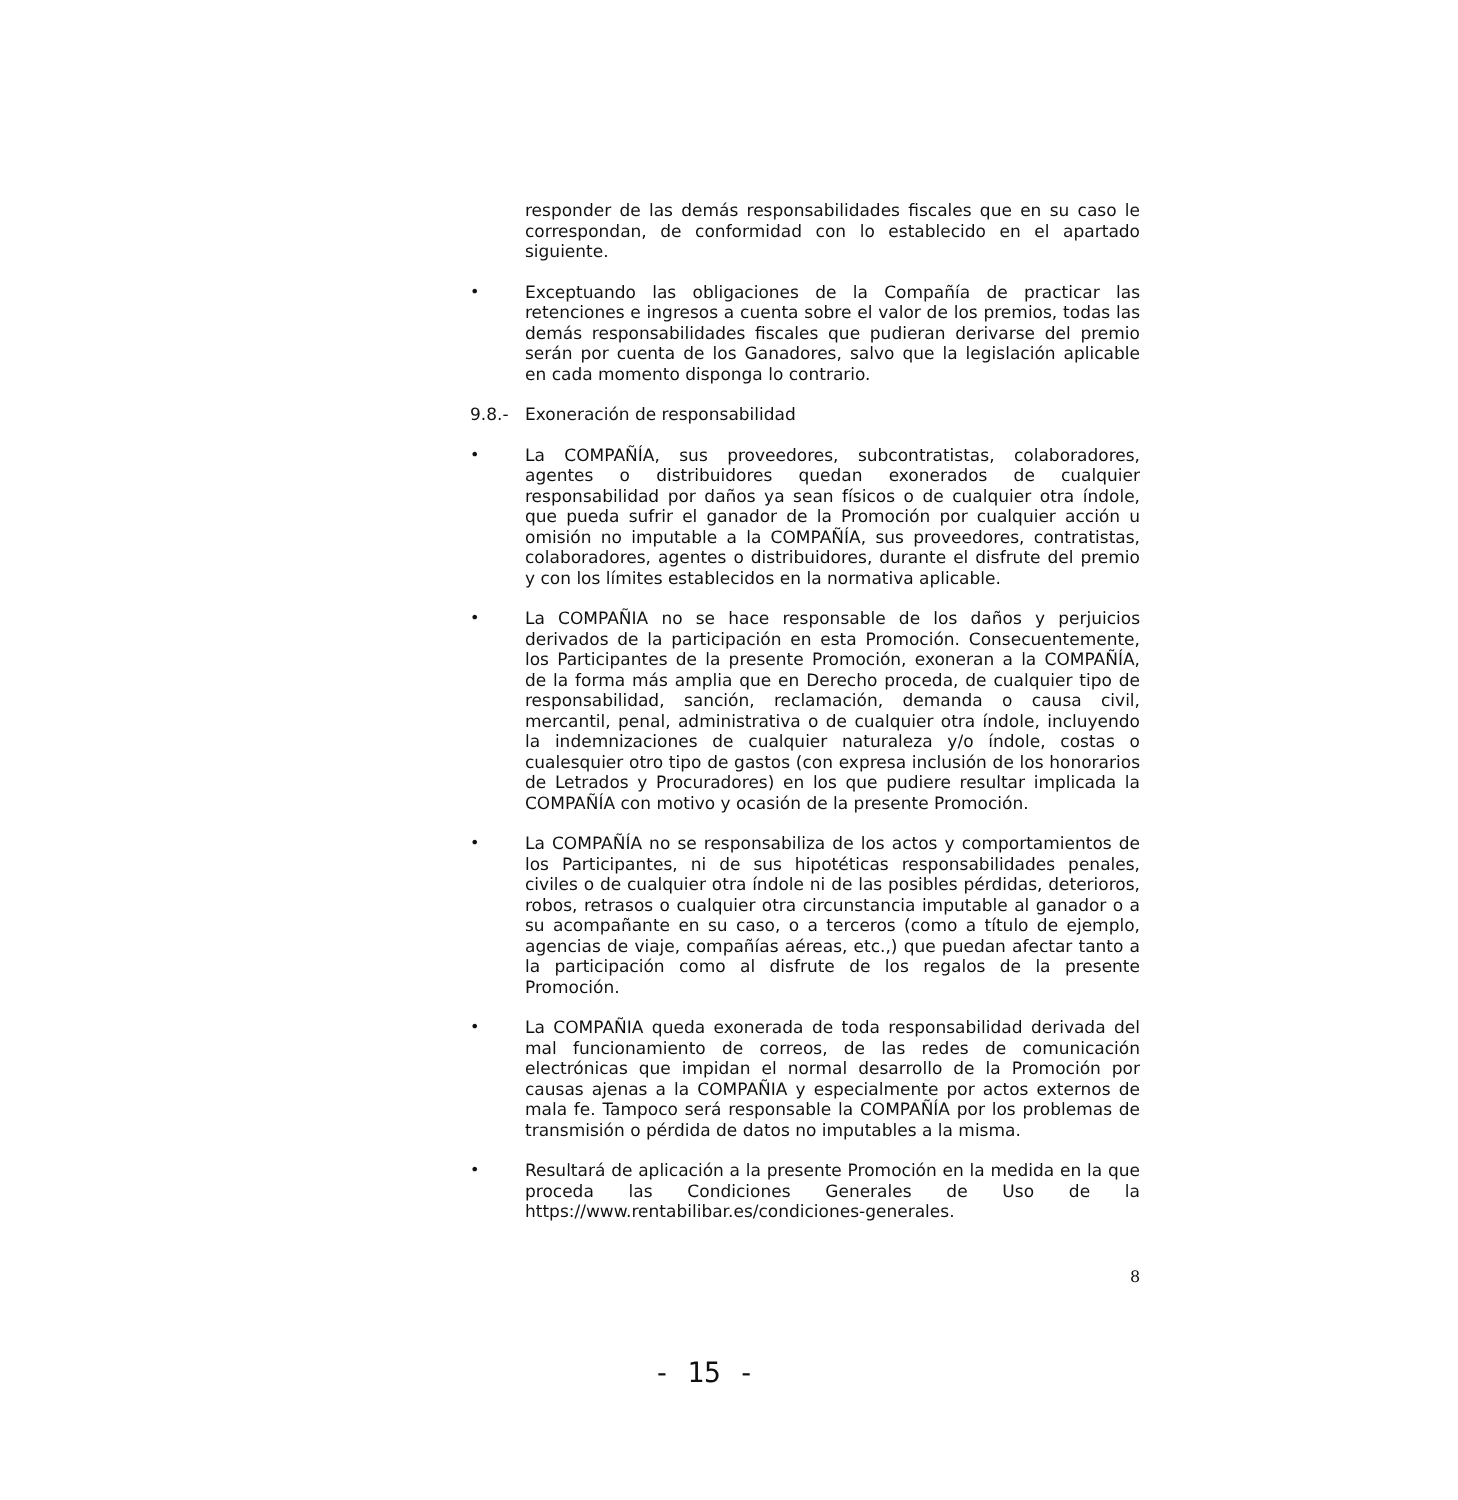responder de las demás responsabilidades fiscales que en su caso le correspondan, de conformidad con lo establecido en el apartado siguiente.
•
Exceptuando las obligaciones de la Compañía de practicar las retenciones e ingresos a cuenta sobre el valor de los premios, todas las demás responsabilidades fiscales que pudieran derivarse del premio serán por cuenta de los Ganadores, salvo que la legislación aplicable en cada momento disponga lo contrario.
9.8.-
Exoneración de responsabilidad
•
La COMPAÑÍA, sus proveedores, subcontratistas, colaboradores, agentes o distribuidores quedan exonerados de cualquier responsabilidad por daños ya sean físicos o de cualquier otra índole, que pueda sufrir el ganador de la Promoción por cualquier acción u omisión no imputable a la COMPAÑÍA, sus proveedores, contratistas, colaboradores, agentes o distribuidores, durante el disfrute del premio y con los límites establecidos en la normativa aplicable.
•
La COMPAÑIA no se hace responsable de los daños y perjuicios derivados de la participación en esta Promoción. Consecuentemente, los Participantes de la presente Promoción, exoneran a la COMPAÑÍA, de la forma más amplia que en Derecho proceda, de cualquier tipo de responsabilidad, sanción, reclamación, demanda o causa civil, mercantil, penal, administrativa o de cualquier otra índole, incluyendo la indemnizaciones de cualquier naturaleza y/o índole, costas o cualesquier otro tipo de gastos (con expresa inclusión de los honorarios de Letrados y Procuradores) en los que pudiere resultar implicada la COMPAÑÍA con motivo y ocasión de la presente Promoción.
•
La COMPAÑÍA no se responsabiliza de los actos y comportamientos de los Participantes, ni de sus hipotéticas responsabilidades penales, civiles o de cualquier otra índole ni de las posibles pérdidas, deterioros, robos, retrasos o cualquier otra circunstancia imputable al ganador o a su acompañante en su caso, o a terceros (como a título de ejemplo, agencias de viaje, compañías aéreas, etc.,) que puedan afectar tanto a la participación como al disfrute de los regalos de la presente Promoción.
•
La COMPAÑIA queda exonerada de toda responsabilidad derivada del mal funcionamiento de correos, de las redes de comunicación electrónicas que impidan el normal desarrollo de la Promoción por causas ajenas a la COMPAÑIA y especialmente por actos externos de mala fe. Tampoco será responsable la COMPAÑÍA por los problemas de transmisión o pérdida de datos no imputables a la misma.
•
Resultará de aplicación a la presente Promoción en la medida en la que proceda las Condiciones Generales de Uso de la https://www.rentabilibar.es/condiciones-generales.
8
- 15 -